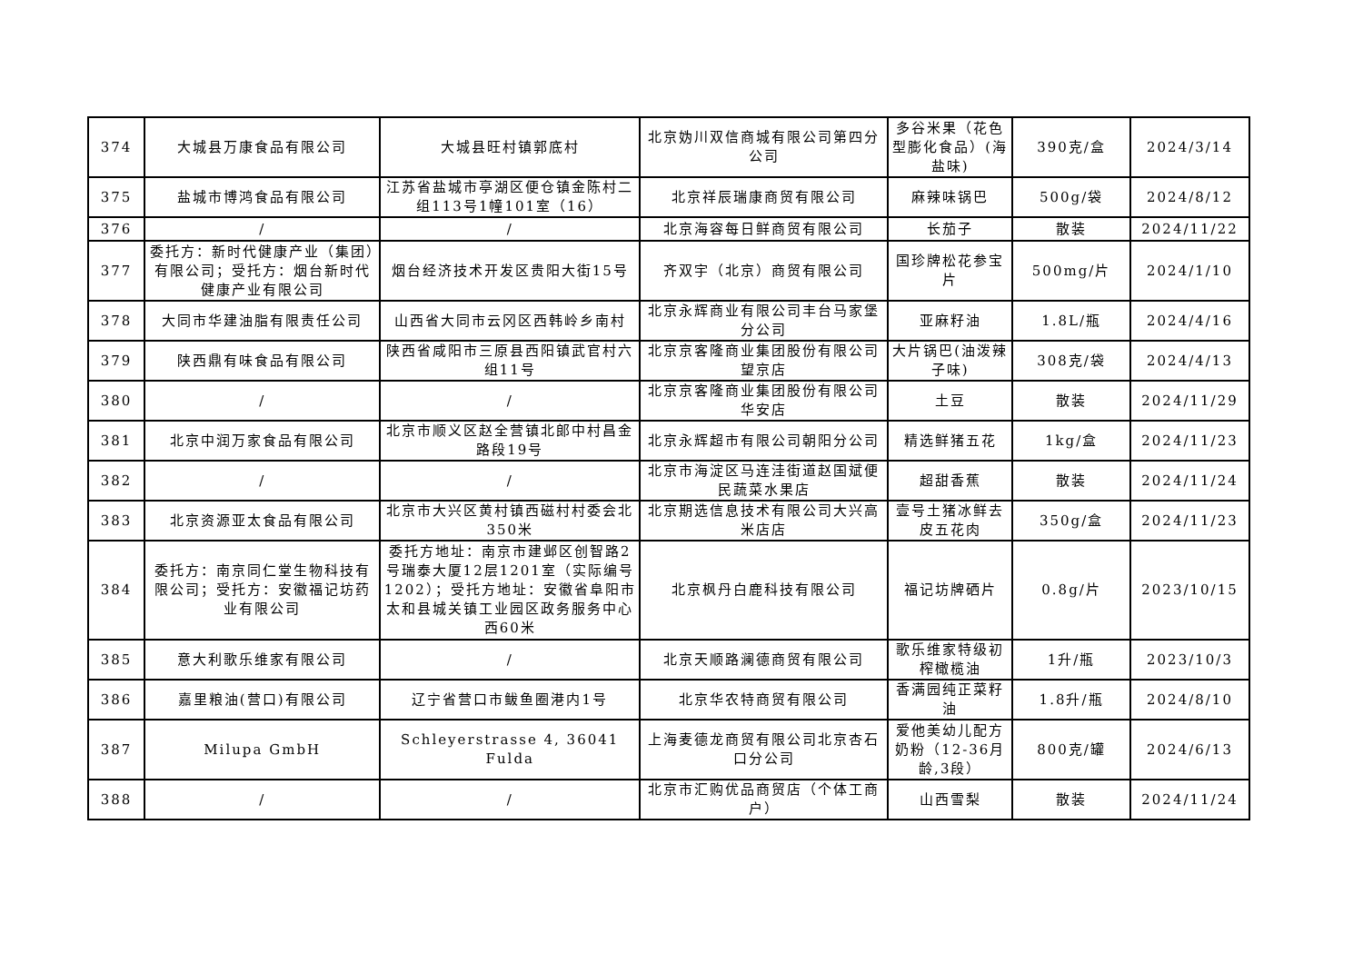| 374 | 大城县万康食品有限公司 | 大城县旺村镇郭底村 | 北京妫川双信商城有限公司第四分公司 | 多谷米果（花色型膨化食品）(海盐味) | 390克/盒 | 2024/3/14 |
| 375 | 盐城市博鸿食品有限公司 | 江苏省盐城市亭湖区便仓镇金陈村二组113号1幢101室（16） | 北京祥辰瑞康商贸有限公司 | 麻辣味锅巴 | 500g/袋 | 2024/8/12 |
| 376 | / | / | 北京海容每日鲜商贸有限公司 | 长茄子 | 散装 | 2024/11/22 |
| 377 | 委托方：新时代健康产业（集团）有限公司；受托方：烟台新时代健康产业有限公司 | 烟台经济技术开发区贵阳大街15号 | 齐双宇（北京）商贸有限公司 | 国珍牌松花参宝片 | 500mg/片 | 2024/1/10 |
| 378 | 大同市华建油脂有限责任公司 | 山西省大同市云冈区西韩岭乡南村 | 北京永辉商业有限公司丰台马家堡分公司 | 亚麻籽油 | 1.8L/瓶 | 2024/4/16 |
| 379 | 陕西鼎有味食品有限公司 | 陕西省咸阳市三原县西阳镇武官村六组11号 | 北京京客隆商业集团股份有限公司望京店 | 大片锅巴(油泼辣子味) | 308克/袋 | 2024/4/13 |
| 380 | / | / | 北京京客隆商业集团股份有限公司华安店 | 土豆 | 散装 | 2024/11/29 |
| 381 | 北京中润万家食品有限公司 | 北京市顺义区赵全营镇北郎中村昌金路段19号 | 北京永辉超市有限公司朝阳分公司 | 精选鲜猪五花 | 1kg/盒 | 2024/11/23 |
| 382 | / | / | 北京市海淀区马连洼街道赵国斌便民蔬菜水果店 | 超甜香蕉 | 散装 | 2024/11/24 |
| 383 | 北京资源亚太食品有限公司 | 北京市大兴区黄村镇西磁村村委会北350米 | 北京期选信息技术有限公司大兴高米店店 | 壹号土猪冰鲜去皮五花肉 | 350g/盒 | 2024/11/23 |
| 384 | 委托方：南京同仁堂生物科技有限公司；受托方：安徽福记坊药业有限公司 | 委托方地址：南京市建邺区创智路2号瑞泰大厦12层1201室（实际编号1202）；受托方地址：安徽省阜阳市太和县城关镇工业园区政务服务中心西60米 | 北京枫丹白鹿科技有限公司 | 福记坊牌硒片 | 0.8g/片 | 2023/10/15 |
| 385 | 意大利歌乐维家有限公司 | / | 北京天顺路澜德商贸有限公司 | 歌乐维家特级初榨橄榄油 | 1升/瓶 | 2023/10/3 |
| 386 | 嘉里粮油(营口)有限公司 | 辽宁省营口市鲅鱼圈港内1号 | 北京华农特商贸有限公司 | 香满园纯正菜籽油 | 1.8升/瓶 | 2024/8/10 |
| 387 | Milupa GmbH | Schleyerstrasse 4, 36041 Fulda | 上海麦德龙商贸有限公司北京杏石口分公司 | 爱他美幼儿配方奶粉（12-36月龄,3段） | 800克/罐 | 2024/6/13 |
| 388 | / | / | 北京市汇购优品商贸店（个体工商户） | 山西雪梨 | 散装 | 2024/11/24 |